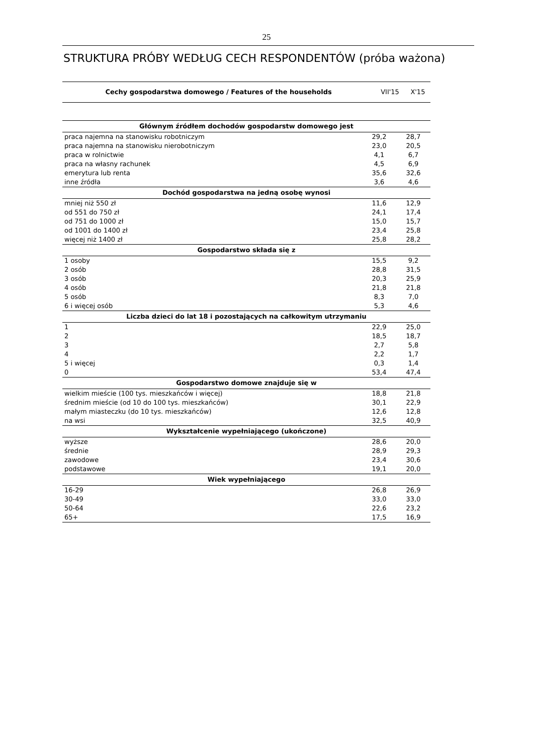25
STRUKTURA PRÓBY WEDŁUG CECH RESPONDENTÓW (próba ważona)
| Cechy gospodarstwa domowego / Features of the households | VII'15 | X'15 |
| --- | --- | --- |
| Głównym źródłem dochodów gospodarstw domowego jest | | |
| --- | --- | --- |
| praca najemna na stanowisku robotniczym | 29,2 | 28,7 |
| praca najemna na stanowisku nierobotniczym | 23,0 | 20,5 |
| praca w rolnictwie | 4,1 | 6,7 |
| praca na własny rachunek | 4,5 | 6,9 |
| emerytura lub renta | 35,6 | 32,6 |
| inne źródła | 3,6 | 4,6 |
| Dochód gospodarstwa na jedną osobę wynosi | | |
| mniej niż 550 zł | 11,6 | 12,9 |
| od 551 do 750 zł | 24,1 | 17,4 |
| od 751 do 1000 zł | 15,0 | 15,7 |
| od 1001 do 1400 zł | 23,4 | 25,8 |
| więcej niż 1400 zł | 25,8 | 28,2 |
| Gospodarstwo składa się z | | |
| 1 osoby | 15,5 | 9,2 |
| 2 osób | 28,8 | 31,5 |
| 3 osób | 20,3 | 25,9 |
| 4 osób | 21,8 | 21,8 |
| 5 osób | 8,3 | 7,0 |
| 6 i więcej osób | 5,3 | 4,6 |
| Liczba dzieci do lat 18 i pozostających na całkowitym utrzymaniu | | |
| 1 | 22,9 | 25,0 |
| 2 | 18,5 | 18,7 |
| 3 | 2,7 | 5,8 |
| 4 | 2,2 | 1,7 |
| 5 i więcej | 0,3 | 1,4 |
| 0 | 53,4 | 47,4 |
| Gospodarstwo domowe znajduje się w | | |
| wielkim mieście (100 tys. mieszkańców i więcej) | 18,8 | 21,8 |
| średnim mieście (od 10 do 100 tys. mieszkańców) | 30,1 | 22,9 |
| małym miasteczku (do 10 tys. mieszkańców) | 12,6 | 12,8 |
| na wsi | 32,5 | 40,9 |
| Wykształcenie wypełniającego (ukończone) | | |
| wyższe | 28,6 | 20,0 |
| średnie | 28,9 | 29,3 |
| zawodowe | 23,4 | 30,6 |
| podstawowe | 19,1 | 20,0 |
| Wiek wypełniającego | | |
| 16-29 | 26,8 | 26,9 |
| 30-49 | 33,0 | 33,0 |
| 50-64 | 22,6 | 23,2 |
| 65+ | 17,5 | 16,9 |